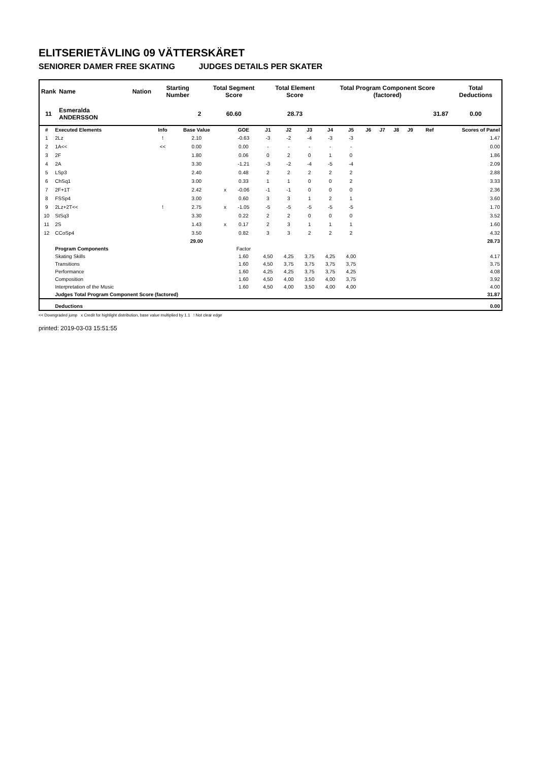ELITSERIETÄVLING 09 VÄTTERSKÄRET
SENIORER DAMER FREE SKATING JUDGES DETAILS PER SKATER
| Rank | Name | Nation | Starting Number | Total Segment Score | Total Element Score | Total Program Component Score (factored) | Total Deductions |
| --- | --- | --- | --- | --- | --- | --- | --- |
| 11 | Esmeralda ANDERSSON | | 2 | 60.60 | 28.73 | 31.87 | 0.00 |
| # | Executed Elements | Info | Base Value | | GOE | J1 | J2 | J3 | J4 | J5 | J6 | J7 | J8 | J9 | Ref | Scores of Panel |
| --- | --- | --- | --- | --- | --- | --- | --- | --- | --- | --- | --- | --- | --- | --- | --- | --- |
| 1 | 2Lz | ! | 2.10 | | -0.63 | -3 | -2 | -4 | -3 | -3 | | | | | | 1.47 |
| 2 | 1A<< | << | 0.00 | | 0.00 | - | - | - | - | - | | | | | | 0.00 |
| 3 | 2F | | 1.80 | | 0.06 | 0 | 2 | 0 | 1 | 0 | | | | | | 1.86 |
| 4 | 2A | | 3.30 | | -1.21 | -3 | -2 | -4 | -5 | -4 | | | | | | 2.09 |
| 5 | LSp3 | | 2.40 | | 0.48 | 2 | 2 | 2 | 2 | 2 | | | | | | 2.88 |
| 6 | ChSq1 | | 3.00 | | 0.33 | 1 | 1 | 0 | 0 | 2 | | | | | | 3.33 |
| 7 | 2F+1T | | 2.42 | x | -0.06 | -1 | -1 | 0 | 0 | 0 | | | | | | 2.36 |
| 8 | FSSp4 | | 3.00 | | 0.60 | 3 | 3 | 1 | 2 | 1 | | | | | | 3.60 |
| 9 | 2Lz+2T<< | ! | 2.75 | x | -1.05 | -5 | -5 | -5 | -5 | -5 | | | | | | 1.70 |
| 10 | StSq3 | | 3.30 | | 0.22 | 2 | 2 | 0 | 0 | 0 | | | | | | 3.52 |
| 11 | 2S | | 1.43 | x | 0.17 | 2 | 3 | 1 | 1 | 1 | | | | | | 1.60 |
| 12 | CCoSp4 | | 3.50 | | 0.82 | 3 | 3 | 2 | 2 | 2 | | | | | | 4.32 |
| | | | 29.00 | | | | | | | | | | | | | 28.73 |
| | Program Components | | | | Factor | | | | | | | | | | | |
| | Skating Skills | | | | 1.60 | 4,50 | 4,25 | 3,75 | 4,25 | 4,00 | | | | | | 4.17 |
| | Transitions | | | | 1.60 | 4,50 | 3,75 | 3,75 | 3,75 | 3,75 | | | | | | 3.75 |
| | Performance | | | | 1.60 | 4,25 | 4,25 | 3,75 | 3,75 | 4,25 | | | | | | 4.08 |
| | Composition | | | | 1.60 | 4,50 | 4,00 | 3,50 | 4,00 | 3,75 | | | | | | 3.92 |
| | Interpretation of the Music | | | | 1.60 | 4,50 | 4,00 | 3,50 | 4,00 | 4,00 | | | | | | 4.00 |
| | Judges Total Program Component Score (factored) | | | | | | | | | | | | | | | 31.87 |
| | Deductions | | | | | | | | | | | | | | | 0.00 |
<< Downgraded jump x Credit for highlight distribution, base value multiplied by 1.1 ! Not clear edge
printed: 2019-03-03 15:51:55